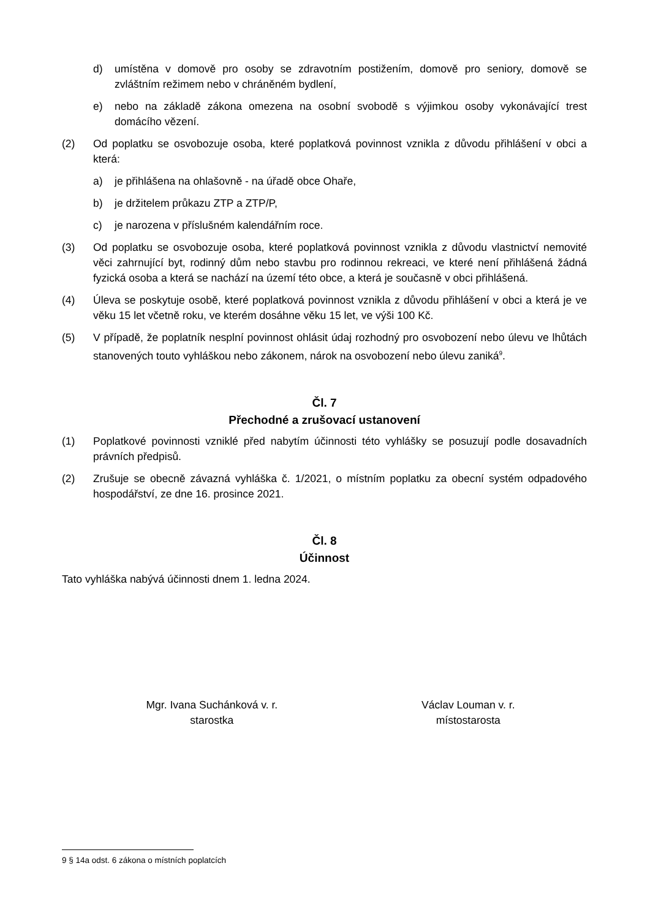d) umístěna v domově pro osoby se zdravotním postižením, domově pro seniory, domově se zvláštním režimem nebo v chráněném bydlení,
e) nebo na základě zákona omezena na osobní svobodě s výjimkou osoby vykonávající trest domácího vězení.
(2) Od poplatku se osvobozuje osoba, které poplatková povinnost vznikla z důvodu přihlášení v obci a která:
a) je přihlášena na ohlašovně - na úřadě obce Ohaře,
b) je držitelem průkazu ZTP a ZTP/P,
c) je narozena v příslušném kalendářním roce.
(3) Od poplatku se osvobozuje osoba, které poplatková povinnost vznikla z důvodu vlastnictví nemovité věci zahrnující byt, rodinný dům nebo stavbu pro rodinnou rekreaci, ve které není přihlášená žádná fyzická osoba a která se nachází na území této obce, a která je současně v obci přihlášená.
(4) Úleva se poskytuje osobě, které poplatková povinnost vznikla z důvodu přihlášení v obci a která je ve věku 15 let včetně roku, ve kterém dosáhne věku 15 let, ve výši 100 Kč.
(5) V případě, že poplatník nesplní povinnost ohlásit údaj rozhodný pro osvobození nebo úlevu ve lhůtách stanovených touto vyhláškou nebo zákonem, nárok na osvobození nebo úlevu zaniká<sup>9</sup>.
Čl. 7
Přechodné a zrušovací ustanovení
(1) Poplatkové povinnosti vzniklé před nabytím účinnosti této vyhlášky se posuzují podle dosavadních právních předpisů.
(2) Zrušuje se obecně závazná vyhláška č. 1/2021, o místním poplatku za obecní systém odpadového hospodářství, ze dne 16. prosince 2021.
Čl. 8
Účinnost
Tato vyhláška nabývá účinnosti dnem 1. ledna 2024.
Mgr. Ivana Suchánková v. r.
starostka
Václav Louman v. r.
místostarosta
9 § 14a odst. 6 zákona o místních poplatcích